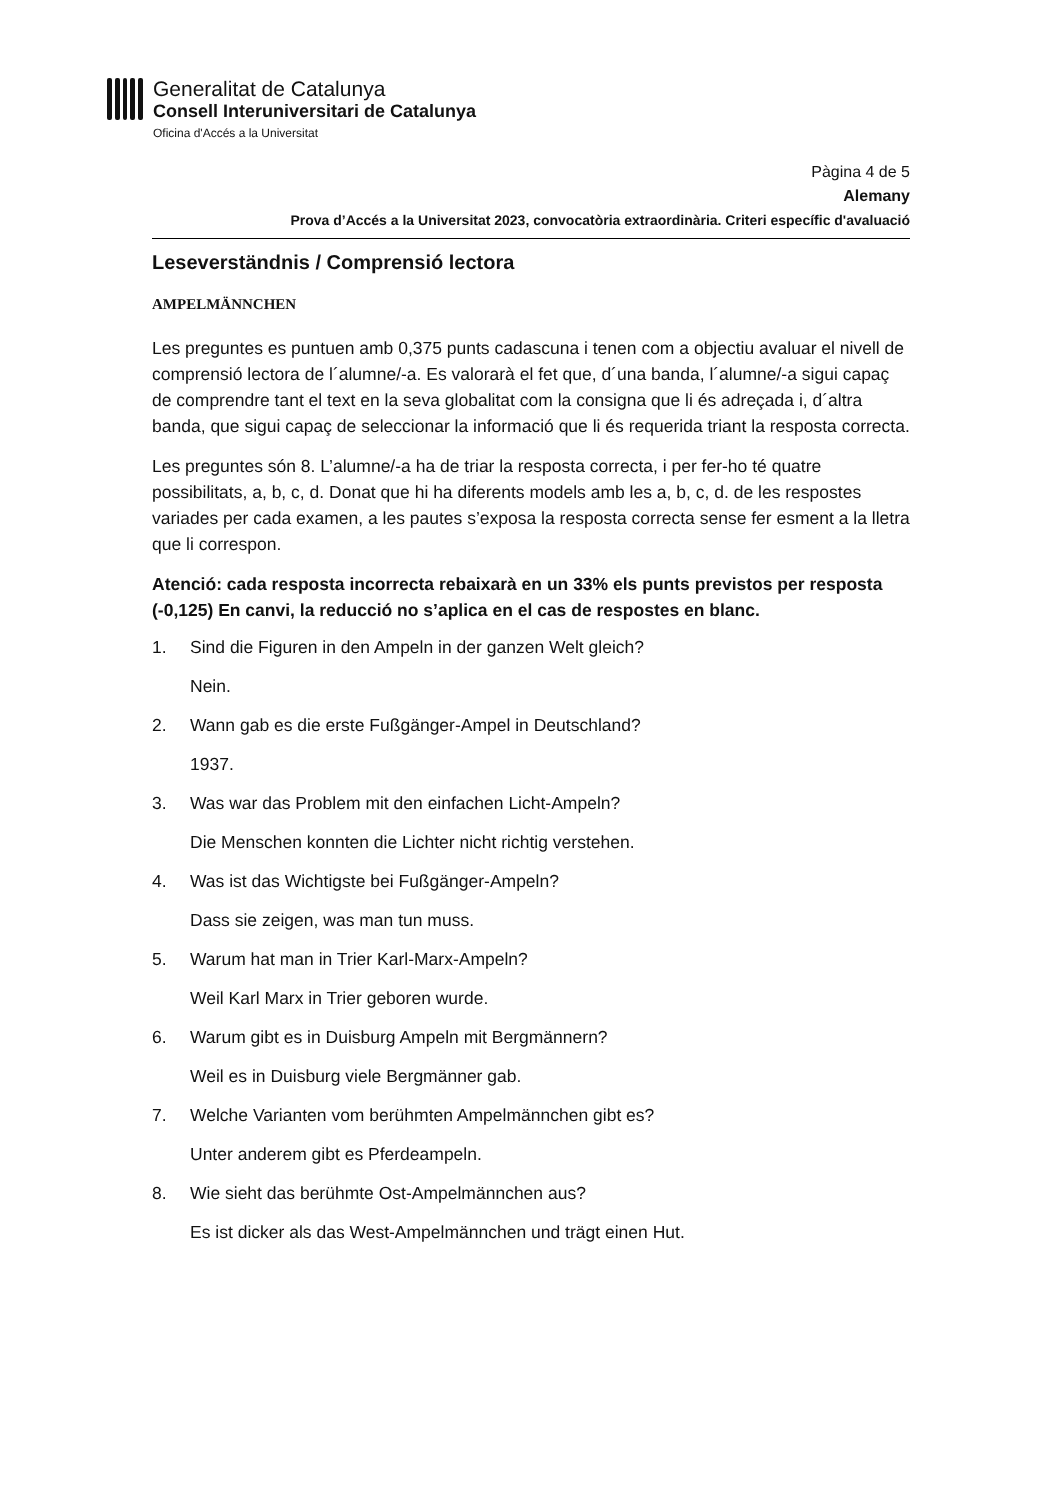Generalitat de Catalunya
Consell Interuniversitari de Catalunya
Oficina d'Accés a la Universitat
Pàgina 4 de 5
Alemany
Prova d’Accés a la Universitat 2023, convocatòria extraordinària. Criteri específic d'avaluació
Leseverständnis / Comprensió lectora
AMPELMÄNNCHEN
Les preguntes es puntuen amb 0,375 punts cadascuna i tenen com a objectiu avaluar el nivell de comprensió lectora de l´alumne/-a. Es valorarà el fet que, d´una banda, l´alumne/-a sigui capaç de comprendre tant el text en la seva globalitat com la consigna que li és adreçada i, d´altra banda, que sigui capaç de seleccionar la informació que li és requerida triant la resposta correcta.
Les preguntes són 8. L’alumne/-a ha de triar la resposta correcta, i per fer-ho té quatre possibilitats, a, b, c, d. Donat que hi ha diferents models amb les a, b, c, d. de les respostes variades per cada examen, a les pautes s’exposa la resposta correcta sense fer esment a la lletra que li correspon.
Atenció: cada resposta incorrecta rebaixarà en un 33% els punts previstos per resposta (-0,125) En canvi, la reducció no s’aplica en el cas de respostes en blanc.
1. Sind die Figuren in den Ampeln in der ganzen Welt gleich?
Nein.
2. Wann gab es die erste Fußgänger-Ampel in Deutschland?
1937.
3. Was war das Problem mit den einfachen Licht-Ampeln?
Die Menschen konnten die Lichter nicht richtig verstehen.
4. Was ist das Wichtigste bei Fußgänger-Ampeln?
Dass sie zeigen, was man tun muss.
5. Warum hat man in Trier Karl-Marx-Ampeln?
Weil Karl Marx in Trier geboren wurde.
6. Warum gibt es in Duisburg Ampeln mit Bergmännern?
Weil es in Duisburg viele Bergmänner gab.
7. Welche Varianten vom berühmten Ampelmännchen gibt es?
Unter anderem gibt es Pferdeampeln.
8. Wie sieht das berühmte Ost-Ampelmännchen aus?
Es ist dicker als das West-Ampelmännchen und trägt einen Hut.